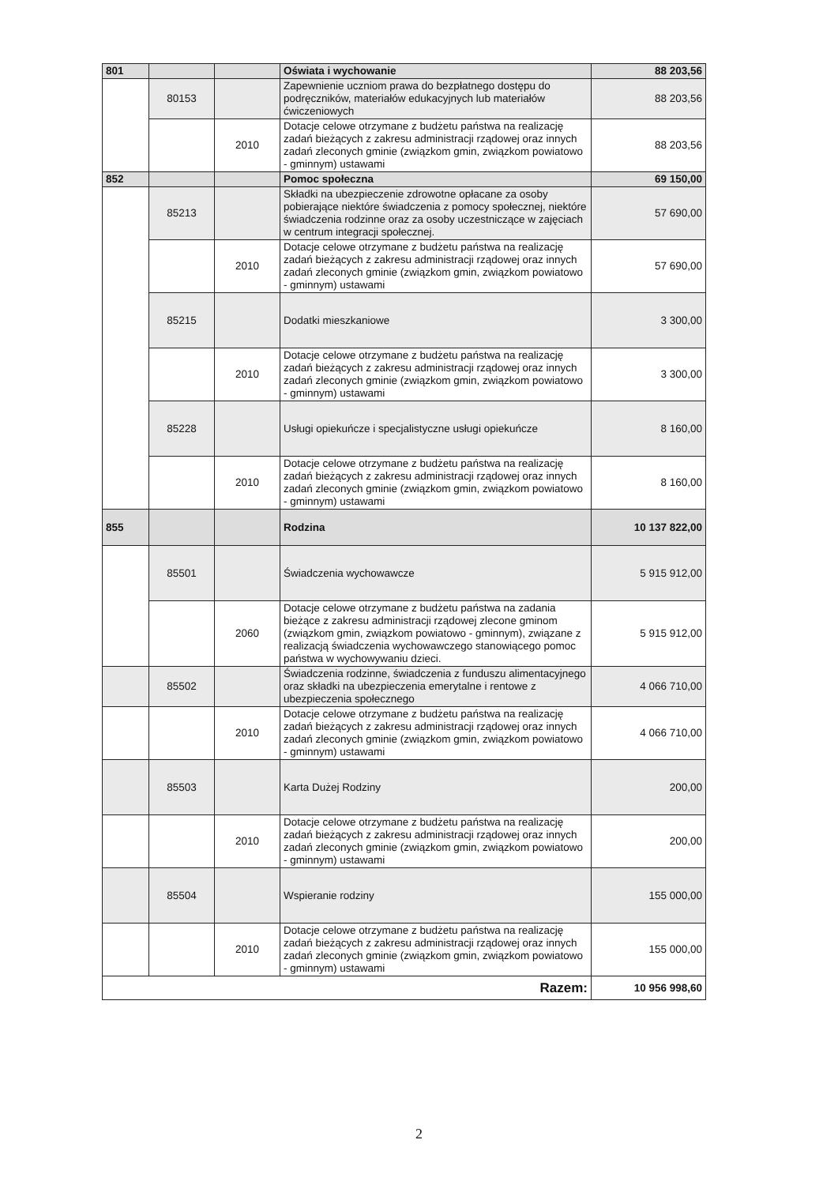| 801 | | | Oświata i wychowanie | 88 203,56 |
| | 80153 | | Zapewnienie uczniom prawa do bezpłatnego dostępu do podręczników, materiałów edukacyjnych lub materiałów ćwiczeniowych | 88 203,56 |
| | | 2010 | Dotacje celowe otrzymane z budżetu państwa na realizację zadań bieżących z zakresu administracji rządowej oraz innych zadań zleconych gminie (związkom gmin, związkom powiatowo - gminnym) ustawami | 88 203,56 |
| 852 | | | Pomoc społeczna | 69 150,00 |
| | 85213 | | Składki na ubezpieczenie zdrowotne opłacane za osoby pobierające niektóre świadczenia z pomocy społecznej, niektóre świadczenia rodzinne oraz za osoby uczestniczące w zajęciach w centrum integracji społecznej. | 57 690,00 |
| | | 2010 | Dotacje celowe otrzymane z budżetu państwa na realizację zadań bieżących z zakresu administracji rządowej oraz innych zadań zleconych gminie (związkom gmin, związkom powiatowo - gminnym) ustawami | 57 690,00 |
| | 85215 | | Dodatki mieszkaniowe | 3 300,00 |
| | | 2010 | Dotacje celowe otrzymane z budżetu państwa na realizację zadań bieżących z zakresu administracji rządowej oraz innych zadań zleconych gminie (związkom gmin, związkom powiatowo - gminnym) ustawami | 3 300,00 |
| | 85228 | | Usługi opiekuńcze i specjalistyczne usługi opiekuńcze | 8 160,00 |
| | | 2010 | Dotacje celowe otrzymane z budżetu państwa na realizację zadań bieżących z zakresu administracji rządowej oraz innych zadań zleconych gminie (związkom gmin, związkom powiatowo - gminnym) ustawami | 8 160,00 |
| 855 | | | Rodzina | 10 137 822,00 |
| | 85501 | | Świadczenia wychowawcze | 5 915 912,00 |
| | | 2060 | Dotacje celowe otrzymane z budżetu państwa na zadania bieżące z zakresu administracji rządowej zlecone gminom (związkom gmin, związkom powiatowo - gminnym), związane z realizacją świadczenia wychowawczego stanowiącego pomoc państwa w wychowywaniu dzieci. | 5 915 912,00 |
| | 85502 | | Świadczenia rodzinne, świadczenia z funduszu alimentacyjnego oraz składki na ubezpieczenia emerytalne i rentowe z ubezpieczenia społecznego | 4 066 710,00 |
| | | 2010 | Dotacje celowe otrzymane z budżetu państwa na realizację zadań bieżących z zakresu administracji rządowej oraz innych zadań zleconych gminie (związkom gmin, związkom powiatowo - gminnym) ustawami | 4 066 710,00 |
| | 85503 | | Karta Dużej Rodziny | 200,00 |
| | | 2010 | Dotacje celowe otrzymane z budżetu państwa na realizację zadań bieżących z zakresu administracji rządowej oraz innych zadań zleconych gminie (związkom gmin, związkom powiatowo - gminnym) ustawami | 200,00 |
| | 85504 | | Wspieranie rodziny | 155 000,00 |
| | | 2010 | Dotacje celowe otrzymane z budżetu państwa na realizację zadań bieżących z zakresu administracji rządowej oraz innych zadań zleconych gminie (związkom gmin, związkom powiatowo - gminnym) ustawami | 155 000,00 |
| Razem: | | | | 10 956 998,60 |
2